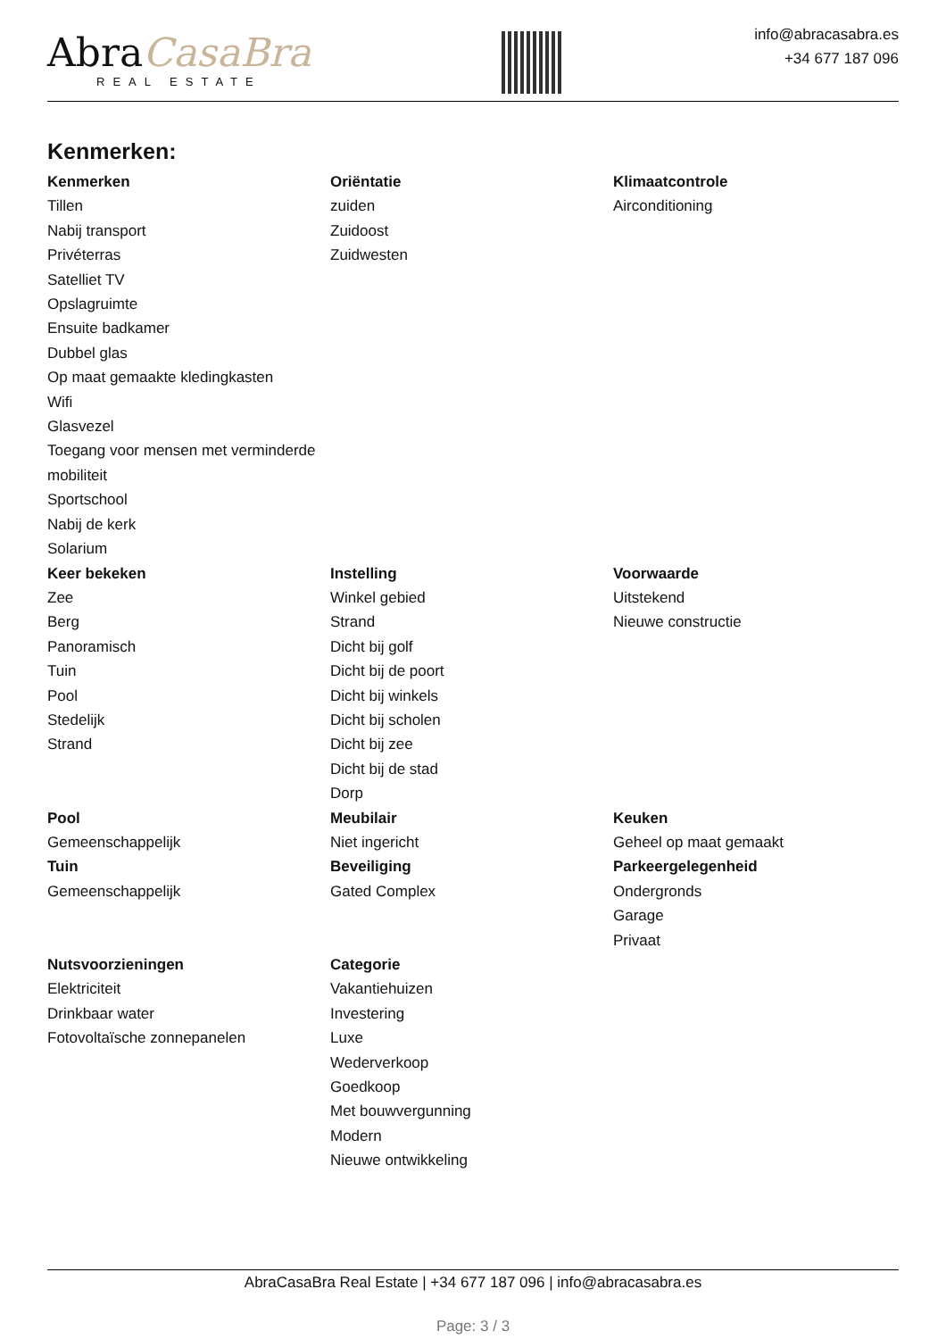AbraCasaBra
REAL ESTATE
info@abracasabra.es
+34 677 187 096
Kenmerken:
Kenmerken
Tillen
Nabij transport
Privéterras
Satelliet TV
Opslagruimte
Ensuite badkamer
Dubbel glas
Op maat gemaakte kledingkasten
Wifi
Glasvezel
Toegang voor mensen met verminderde mobiliteit
Sportschool
Nabij de kerk
Solarium
Oriëntatie
zuiden
Zuidoost
Zuidwesten
Klimaatcontrole
Airconditioning
Keer bekeken
Zee
Berg
Panoramisch
Tuin
Pool
Stedelijk
Strand
Instelling
Winkel gebied
Strand
Dicht bij golf
Dicht bij de poort
Dicht bij winkels
Dicht bij scholen
Dicht bij zee
Dicht bij de stad
Dorp
Voorwaarde
Uitstekend
Nieuwe constructie
Pool
Gemeenschappelijk
Tuin
Gemeenschappelijk
Meubilair
Niet ingericht
Beveiliging
Gated Complex
Keuken
Geheel op maat gemaakt
Parkeergelegenheid
Ondergronds
Garage
Privaat
Nutsvoorzieningen
Elektriciteit
Drinkbaar water
Fotovoltaïsche zonnepanelen
Categorie
Vakantiehuizen
Investering
Luxe
Wederverkoop
Goedkoop
Met bouwvergunning
Modern
Nieuwe ontwikkeling
AbraCasaBra Real Estate | +34 677 187 096 | info@abracasabra.es
Page: 3 / 3